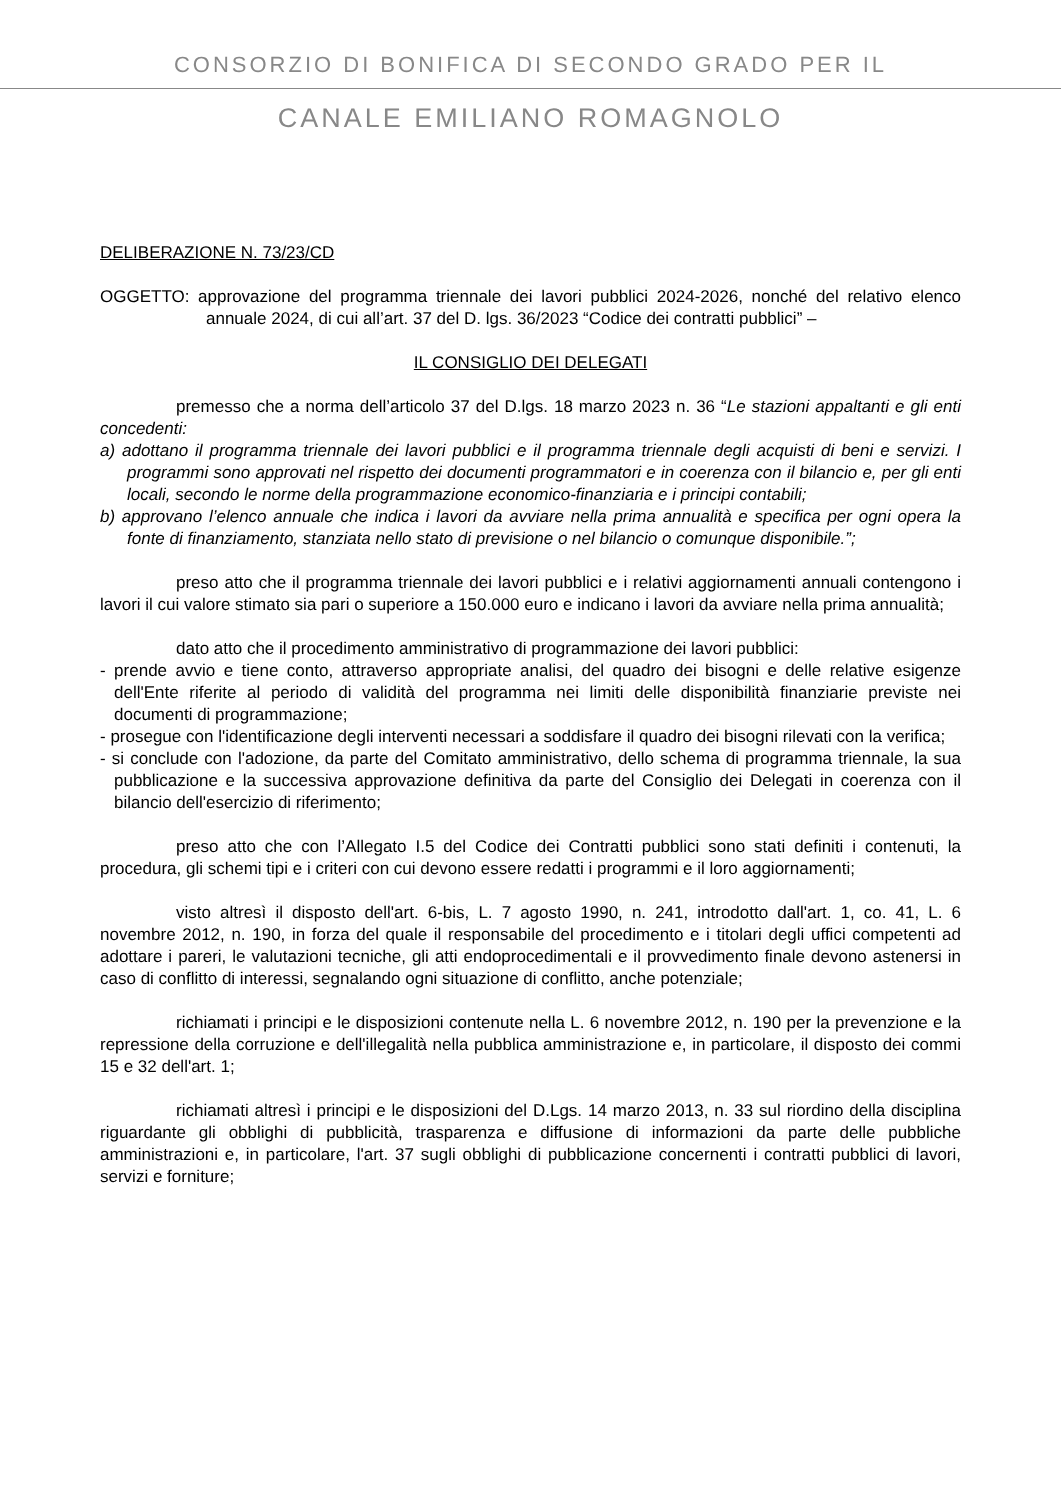CONSORZIO DI BONIFICA DI SECONDO GRADO PER IL
CANALE EMILIANO ROMAGNOLO
DELIBERAZIONE N. 73/23/CD
OGGETTO: approvazione del programma triennale dei lavori pubblici 2024-2026, nonché del relativo elenco annuale 2024, di cui all’art. 37 del D. lgs. 36/2023 “Codice dei contratti pubblici” –
IL CONSIGLIO DEI DELEGATI
premesso che a norma dell’articolo 37 del D.lgs. 18 marzo 2023 n. 36 “Le stazioni appaltanti e gli enti concedenti:
a) adottano il programma triennale dei lavori pubblici e il programma triennale degli acquisti di beni e servizi. I programmi sono approvati nel rispetto dei documenti programmatori e in coerenza con il bilancio e, per gli enti locali, secondo le norme della programmazione economico-finanziaria e i principi contabili;
b) approvano l’elenco annuale che indica i lavori da avviare nella prima annualità e specifica per ogni opera la fonte di finanziamento, stanziata nello stato di previsione o nel bilancio o comunque disponibile.”;
preso atto che il programma triennale dei lavori pubblici e i relativi aggiornamenti annuali contengono i lavori il cui valore stimato sia pari o superiore a 150.000 euro e indicano i lavori da avviare nella prima annualità;
dato atto che il procedimento amministrativo di programmazione dei lavori pubblici:
- prende avvio e tiene conto, attraverso appropriate analisi, del quadro dei bisogni e delle relative esigenze dell'Ente riferite al periodo di validità del programma nei limiti delle disponibilità finanziarie previste nei documenti di programmazione;
- prosegue con l'identificazione degli interventi necessari a soddisfare il quadro dei bisogni rilevati con la verifica;
- si conclude con l'adozione, da parte del Comitato amministrativo, dello schema di programma triennale, la sua pubblicazione e la successiva approvazione definitiva da parte del Consiglio dei Delegati in coerenza con il bilancio dell'esercizio di riferimento;
preso atto che con l’Allegato I.5 del Codice dei Contratti pubblici sono stati definiti i contenuti, la procedura, gli schemi tipi e i criteri con cui devono essere redatti i programmi e il loro aggiornamenti;
visto altresì il disposto dell'art. 6-bis, L. 7 agosto 1990, n. 241, introdotto dall'art. 1, co. 41, L. 6 novembre 2012, n. 190, in forza del quale il responsabile del procedimento e i titolari degli uffici competenti ad adottare i pareri, le valutazioni tecniche, gli atti endoprocedimentali e il provvedimento finale devono astenersi in caso di conflitto di interessi, segnalando ogni situazione di conflitto, anche potenziale;
richiamati i principi e le disposizioni contenute nella L. 6 novembre 2012, n. 190 per la prevenzione e la repressione della corruzione e dell'illegalità nella pubblica amministrazione e, in particolare, il disposto dei commi 15 e 32 dell'art. 1;
richiamati altresì i principi e le disposizioni del D.Lgs. 14 marzo 2013, n. 33 sul riordino della disciplina riguardante gli obblighi di pubblicità, trasparenza e diffusione di informazioni da parte delle pubbliche amministrazioni e, in particolare, l'art. 37 sugli obblighi di pubblicazione concernenti i contratti pubblici di lavori, servizi e forniture;